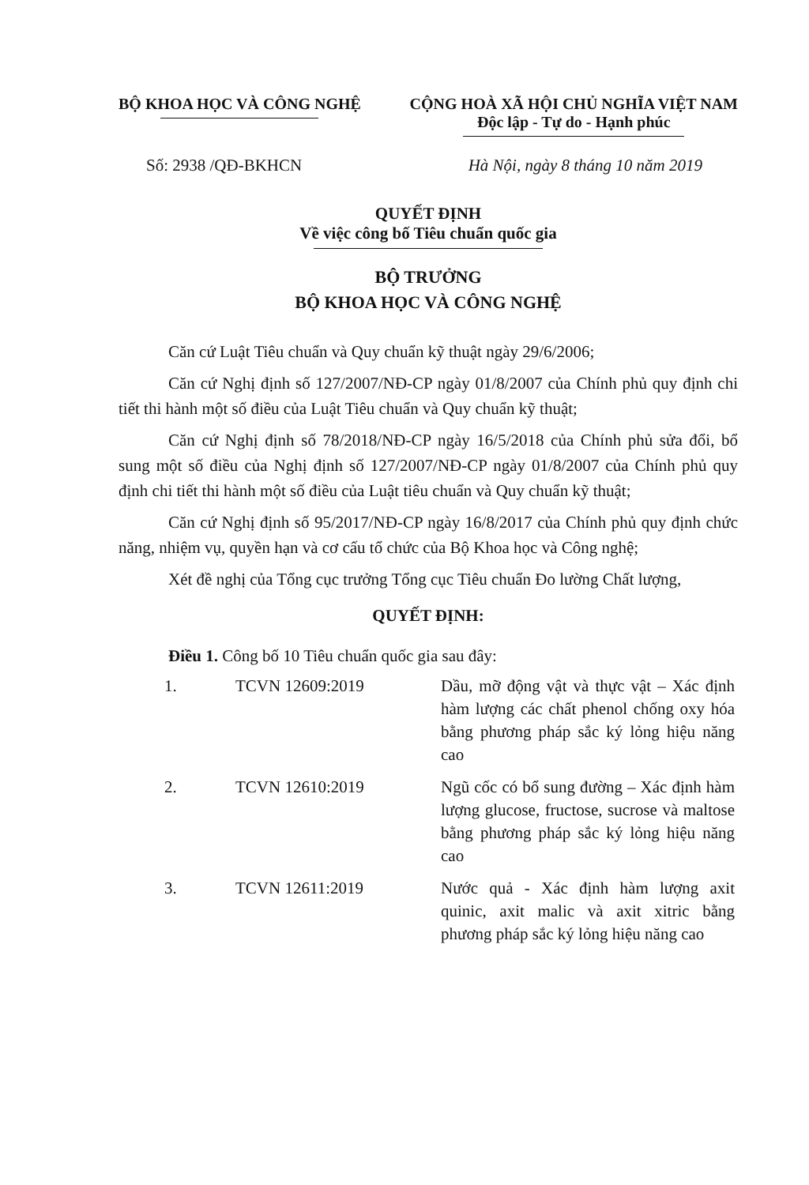BỘ KHOA HỌC VÀ CÔNG NGHỆ CỘNG HOÀ XÃ HỘI CHỦ NGHĨA VIỆT NAM
Độc lập - Tự do - Hạnh phúc
Số: 2938 /QĐ-BKHCN Hà Nội, ngày 8 tháng 10 năm 2019
QUYẾT ĐỊNH
Về việc công bố Tiêu chuẩn quốc gia
BỘ TRƯỞNG
BỘ KHOA HỌC VÀ CÔNG NGHỆ
Căn cứ Luật Tiêu chuẩn và Quy chuẩn kỹ thuật ngày 29/6/2006;
Căn cứ Nghị định số 127/2007/NĐ-CP ngày 01/8/2007 của Chính phủ quy định chi tiết thi hành một số điều của Luật Tiêu chuẩn và Quy chuẩn kỹ thuật;
Căn cứ Nghị định số 78/2018/NĐ-CP ngày 16/5/2018 của Chính phủ sửa đổi, bổ sung một số điều của Nghị định số 127/2007/NĐ-CP ngày 01/8/2007 của Chính phủ quy định chi tiết thi hành một số điều của Luật tiêu chuẩn và Quy chuẩn kỹ thuật;
Căn cứ Nghị định số 95/2017/NĐ-CP ngày 16/8/2017 của Chính phủ quy định chức năng, nhiệm vụ, quyền hạn và cơ cấu tổ chức của Bộ Khoa học và Công nghệ;
Xét đề nghị của Tổng cục trưởng Tổng cục Tiêu chuẩn Đo lường Chất lượng,
QUYẾT ĐỊNH:
Điều 1. Công bố 10 Tiêu chuẩn quốc gia sau đây:
| 1. | TCVN 12609:2019 | Dầu, mỡ động vật và thực vật – Xác định hàm lượng các chất phenol chống oxy hóa bằng phương pháp sắc ký lỏng hiệu năng cao |
| 2. | TCVN 12610:2019 | Ngũ cốc có bổ sung đường – Xác định hàm lượng glucose, fructose, sucrose và maltose bằng phương pháp sắc ký lỏng hiệu năng cao |
| 3. | TCVN 12611:2019 | Nước quả - Xác định hàm lượng axit quinic, axit malic và axit xitric bằng phương pháp sắc ký lỏng hiệu năng cao |